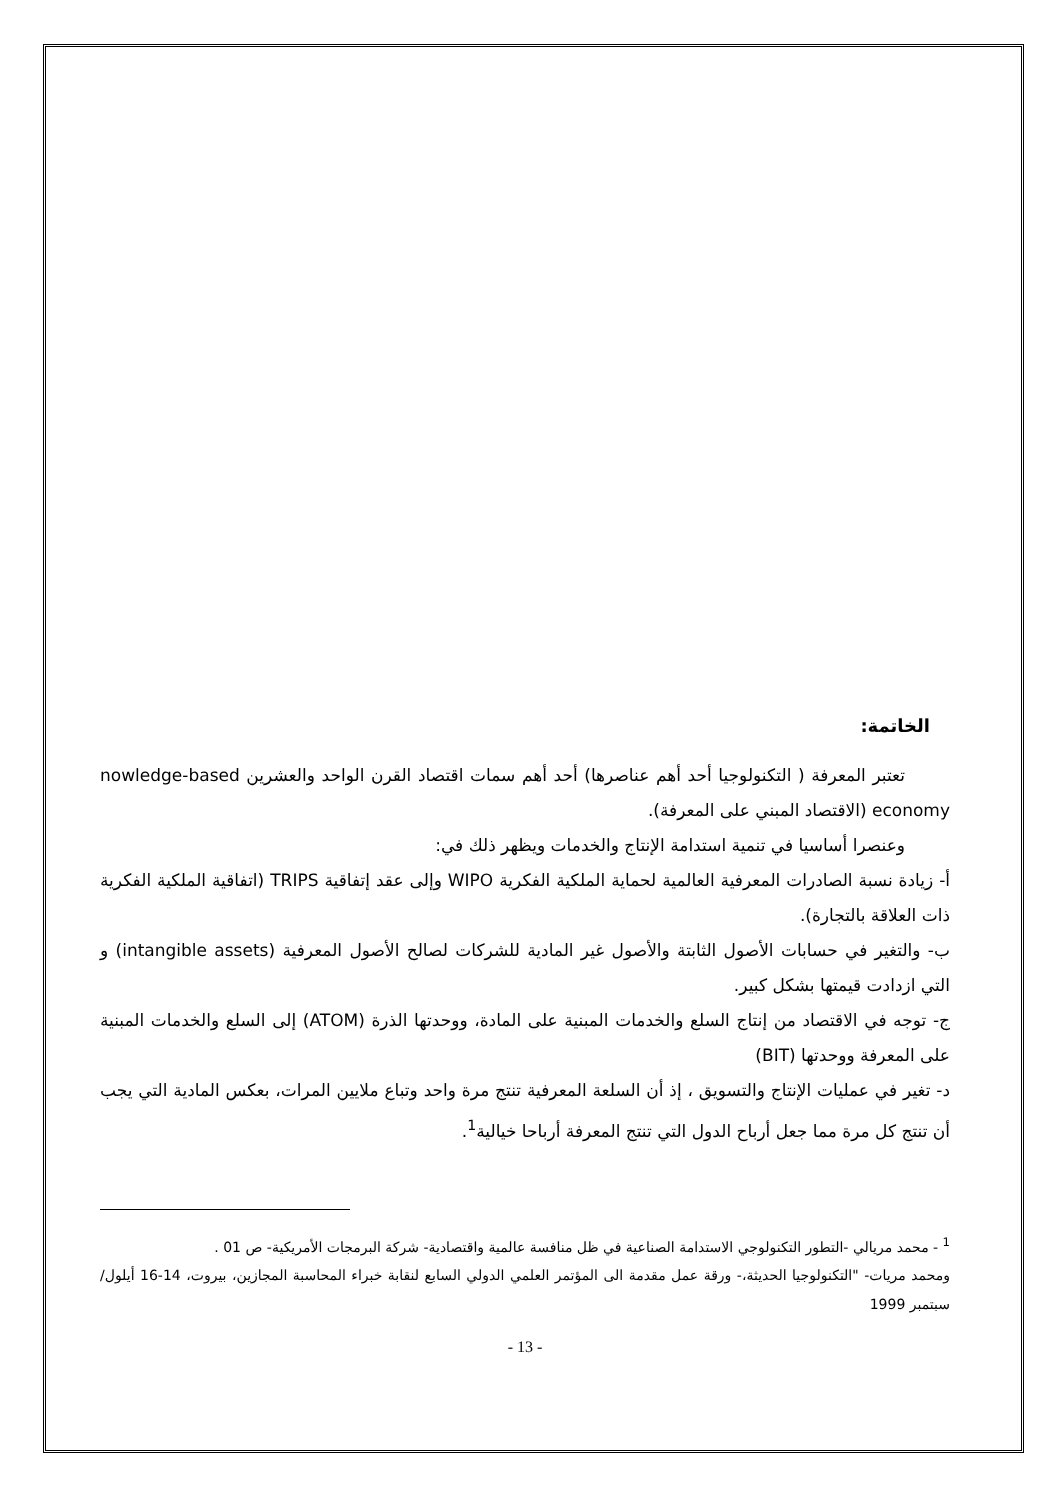الخاتمة:
تعتبر المعرفة ( التكنولوجيا أحد أهم عناصرها) أحد أهم سمات اقتصاد القرن الواحد والعشرين nowledge-based economy (الاقتصاد المبني على المعرفة).
وعنصرا أساسيا في تنمية استدامة الإنتاج والخدمات ويظهر ذلك في:
أ- زيادة نسبة الصادرات المعرفية العالمية لحماية الملكية الفكرية WIPO وإلى عقد إتفاقية TRIPS (اتفاقية الملكية الفكرية ذات العلاقة بالتجارة).
ب- والتغير في حسابات الأصول الثابتة والأصول غير المادية للشركات لصالح الأصول المعرفية (intangible assets) و التي ازدادت قيمتها بشكل كبير.
ج- توجه في الاقتصاد من إنتاج السلع والخدمات المبنية على المادة، ووحدتها الذرة (ATOM) إلى السلع والخدمات المبنية على المعرفة ووحدتها (BIT)
د- تغير في عمليات الإنتاج والتسويق ، إذ أن السلعة المعرفية تنتج مرة واحد وتباع ملايين المرات، بعكس المادية التي يجب أن تنتج كل مرة مما جعل أرباح الدول التي تنتج المعرفة أرباحا خيالية<sup>1</sup>.
<sup>1</sup> - محمد مريالي -التطور التكنولوجي الاستدامة الصناعية في ظل منافسة عالمية واقتصادية- شركة البرمجات الأمريكية- ص 01 .
ومحمد مريات- "التكنولوجيا الحديثة،- ورقة عمل مقدمة الى المؤتمر العلمي الدولي السابع لنقابة خبراء المحاسبة المجازين، بيروت، 14-16 أيلول/ سبتمبر 1999
- 13 -